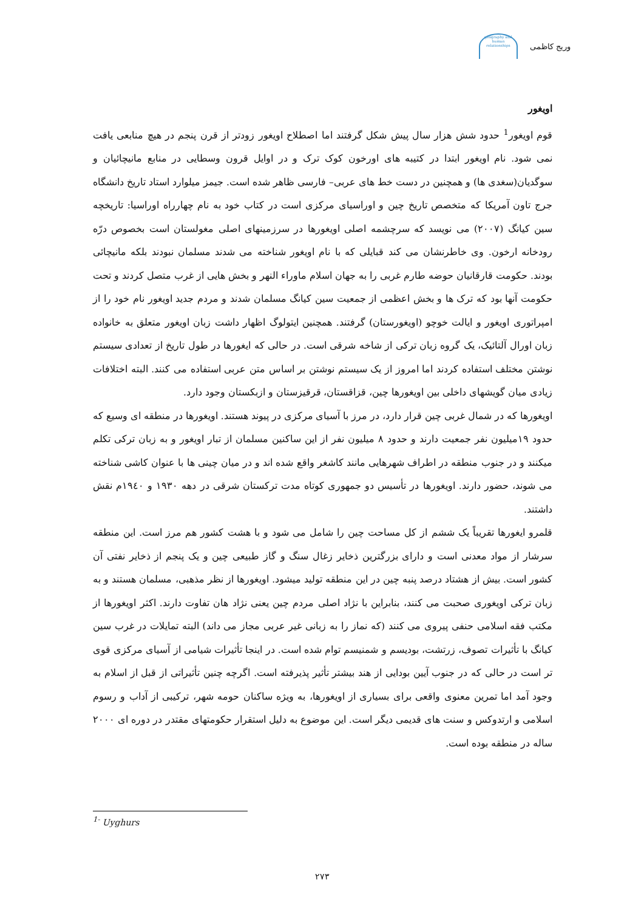وریج کاظمی
geography and human relationships
اویغور
قوم اویغور<sup>1</sup> حدود شش هزار سال پیش شکل گرفتند اما اصطلاح اویغور زودتر از قرن پنجم در هیچ منابعی یافت نمی شود. نام اویغور ابتدا در کتیبه های اورخون کوک ترک و در اوایل قرون وسطایی در منابع مانیچائیان و سوگدیان(سغدی ها) و همچنین در دست خط های عربی– فارسی ظاهر شده است. جیمز میلوارد استاد تاریخ دانشگاه جرج تاون آمریکا که متخصص تاریخ چین و اوراسیای مرکزی است در کتاب خود به نام چهارراه اوراسیا: تاریخچه سین کیانگ (۲۰۰۷) می نویسد که سرچشمه اصلی اویغورها در سرزمینهای اصلی مغولستان است بخصوص درّه رودخانه ارخون. وی خاطرنشان می کند قبایلی که با نام اویغور شناخته می شدند مسلمان نبودند بلکه مانیچائی بودند. حکومت قارقانیان حوضه طارم غربی را به جهان اسلام ماوراء النهر و بخش هایی از غرب متصل کردند و تحت حکومت آنها بود که ترک ها و بخش اعظمی از جمعیت سین کیانگ مسلمان شدند و مردم جدید اویغور نام خود را از امپراتوری اویغور و ایالت خوچو (اویغورستان) گرفتند. همچنین ایتولوگ اظهار داشت زبان اویغور متعلق به خانواده زبان اورال آلتائیک، یک گروه زبان ترکی از شاخه شرقی است. در حالی که ایغورها در طول تاریخ از تعدادی سیستم نوشتن مختلف استفاده کردند اما امروز از یک سیستم نوشتن بر اساس متن عربی استفاده می کنند. البته اختلافات زیادی میان گویشهای داخلی بین اویغورها چین، قزاقستان، قرقیزستان و ازبکستان وجود دارد.
اویغورها که در شمال غربی چین قرار دارد، در مرز با آسیای مرکزی در پیوند هستند. اویغورها در منطقه ای وسیع که حدود ۱۹میلیون نفر جمعیت دارند و حدود ۸ میلیون نفر از این ساکنین مسلمان از تبار اویغور و به زبان ترکی تکلم میکنند و در جنوب منطقه در اطراف شهرهایی مانند کاشغر واقع شده اند و در میان چینی ها با عنوان کاشی شناخته می شوند، حضور دارند. اویغورها در تأسیس دو جمهوری کوتاه مدت ترکستان شرقی در دهه ۱۹۳۰ و ۱۹٤۰م نقش داشتند.
قلمرو ایغورها تقریباً یک ششم از کل مساحت چین را شامل می شود و با هشت کشور هم مرز است. این منطقه سرشار از مواد معدنی است و دارای بزرگترین ذخایر زغال سنگ و گاز طبیعی چین و یک پنجم از ذخایر نفتی آن کشور است. بیش از هشتاد درصد پنبه چین در این منطقه تولید میشود. اویغورها از نظر مذهبی، مسلمان هستند و به زبان ترکی اویغوری صحبت می کنند، بنابراین با نژاد اصلی مردم چین یعنی نژاد هان تفاوت دارند. اکثر اویغورها از مکتب فقه اسلامی حنفی پیروی می کنند (که نماز را به زبانی غیر عربی مجاز می داند) البته تمایلات در غرب سین کیانگ با تأثیرات تصوف، زرتشت، بودیسم و شمنیسم توام شده است. در اینجا تأثیرات شیامی از آسیای مرکزی قوی تر است در حالی که در جنوب آیین بودایی از هند بیشتر تأثیر پذیرفته است. اگرچه چنین تأثیراتی از قبل از اسلام به وجود آمد اما تمرین معنوی واقعی برای بسیاری از اویغورها، به ویژه ساکنان حومه شهر، ترکیبی از آداب و رسوم اسلامی و ارتدوکس و سنت های قدیمی دیگر است. این موضوع به دلیل استقرار حکومتهای مقتدر در دوره ای ۲۰۰۰ ساله در منطقه بوده است.
<sup>1-</sup> Uyghurs
۲۷۳